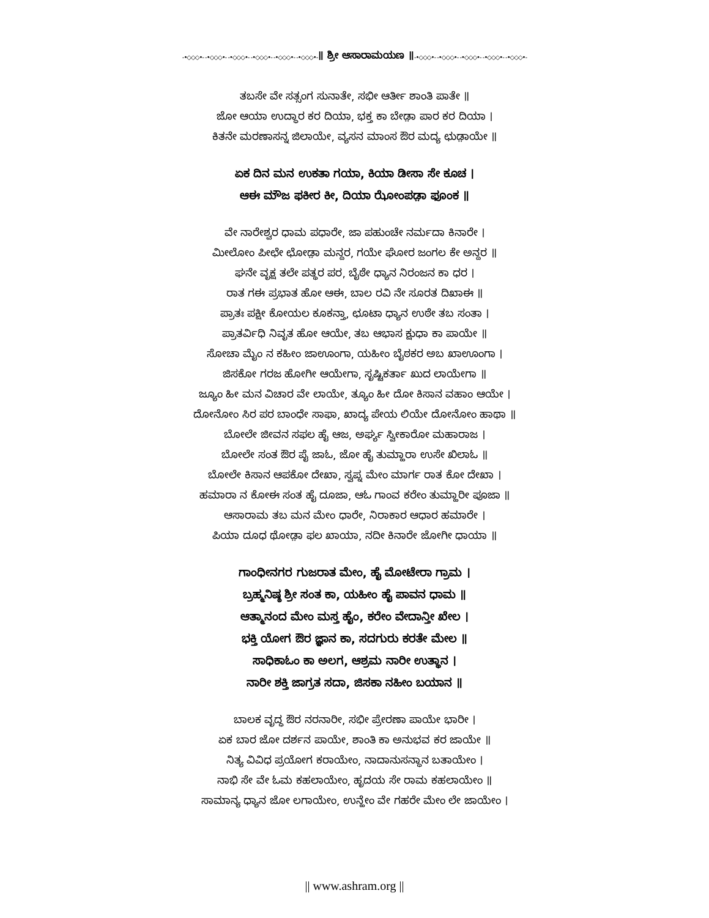-•◇◇◇•- -•◇◇◇•- -•◇◇◇•- -•◇◇◇•- -•◇◇◇•- -•◇◇◇•-॥ ಶ್ರೀ ಆಸಾರಾಮಯಣ ॥-•◇◇◇•- -•◇◇◇•- -•◇◇◇•- -•◇◇◇•- -•◇◇◇•-
ತಬಸೇ ವೇ ಸತ್ಸಂಗ ಸುನಾತೇ, ಸಭೀ ಆರ್ತೀ ಶಾಂತಿ ಪಾತೇ ॥
ಜೋ ಆಯಾ ಉದ್ಧಾರ ಕರ ದಿಯಾ, ಭಕ್ತ ಕಾ ಬೇಡ಼ಾ ಪಾರ ಕರ ದಿಯಾ ।
ಕಿತನೇ ಮರಣಾಸನ್ನ ಜಿಲಾಯೇ, ವ್ಯಸನ ಮಾಂಸ ಔರ ಮದ್ಯ ಛುಡ಼ಾಯೇ ॥
ಏಕ ದಿನ ಮನ ಉಕತಾ ಗಯಾ, ಕಿಯಾ ಡೀಸಾ ಸೇ ಕೂಚ ।
ಆಈ ಮೌಜ ಫಕೀರ ಕೀ, ದಿಯಾ ಝೋಂಪಡ಼ಾ ಫೂಂಕ ॥
ವೇ ನಾರೇಶ್ವರ ಧಾಮ ಪಧಾರೇ, ಜಾ ಪಹುಂಚೇ ನರ್ಮದಾ ಕಿನಾರೇ ।
ಮೀಲೋಂ ಪೀಛೇ ಛೋಡ಼ಾ ಮನ್ದರ, ಗಯೇ ಘೋರ ಜಂಗಲ ಕೇ ಅನ್ದರ ॥
ಘನೇ ವೃಕ್ಷ ತಲೇ ಪತ್ಥರ ಪರ, ಬೈಠೇ ಧ್ಯಾನ ನಿರಂಜನ ಕಾ ಧರ ।
ರಾತ ಗಈ ಪ್ರಭಾತ ಹೋ ಆಈ, ಬಾಲ ರವಿ ನೇ ಸೂರತ ದಿಖಾಈ ॥
ಪ್ರಾತಃ ಪಕ್ಷೀ ಕೋಯಲ ಕೂಕನ್ತಾ, ಛೂಟಾ ಧ್ಯಾನ ಉಠೇ ತಬ ಸಂತಾ ।
ಪ್ರಾತರ್ವಿಧಿ ನಿವೃತ ಹೋ ಆಯೇ, ತಬ ಆಭಾಸ ಕ್ಷುಧಾ ಕಾ ಪಾಯೇ ॥
ಸೋಚಾ ಮೈಂ ನ ಕಹೀಂ ಜಾಊಂಗಾ, ಯಹೀಂ ಬೈಠಕರ ಅಬ ಖಾಊಂಗಾ ।
ಜಿಸಕೋ ಗರಜ ಹೋಗೀ ಆಯೇಗಾ, ಸೃಷ್ಟಿಕರ್ತಾ ಖುದ ಲಾಯೇಗಾ ॥
ಜ್ಯೂಂ ಹೀ ಮನ ವಿಚಾರ ವೇ ಲಾಯೇ, ತ್ಯೂಂ ಹೀ ದೋ ಕಿಸಾನ ವಹಾಂ ಆಯೇ ।
ದೋನೋಂ ಸಿರ ಪರ ಬಾಂಧೇ ಸಾಫಾ, ಖಾದ್ಯ ಪೇಯ ಲಿಯೇ ದೋನೋಂ ಹಾಥಾ ॥
ಬೋಲೇ ಜೀವನ ಸಫಲ ಹೈ ಆಜ, ಅರ್ಘ್ಯ ಸ್ವೀಕಾರೋ ಮಹಾರಾಜ ।
ಬೋಲೇ ಸಂತ ಔರ ಪೈ ಜಾಓ, ಜೋ ಹೈ ತುಮ್ಹಾರಾ ಉಸೇ ಖಿಲಾಓ ॥
ಬೋಲೇ ಕಿಸಾನ ಆಪಕೋ ದೇಖಾ, ಸ್ವಪ್ನ ಮೇಂ ಮಾರ್ಗ ರಾತ ಕೋ ದೇಖಾ ।
ಹಮಾರಾ ನ ಕೋಈ ಸಂತ ಹೈ ದೂಜಾ, ಆಓ ಗಾಂವ ಕರೇಂ ತುಮ್ಹಾರೀ ಪೂಜಾ ॥
ಆಸಾರಾಮ ತಬ ಮನ ಮೇಂ ಧಾರೇ, ನಿರಾಕಾರ ಆಧಾರ ಹಮಾರೇ ।
ಪಿಯಾ ದೂಧ ಥೋಡ಼ಾ ಫಲ ಖಾಯಾ, ನದೀ ಕಿನಾರೇ ಜೋಗೀ ಧಾಯಾ ॥
ಗಾಂಧೀನಗರ ಗುಜರಾತ ಮೇಂ, ಹೈ ಮೋಟೇರಾ ಗ್ರಾಮ ।
ಬ್ರಹ್ಮನಿಷ್ಠ ಶ್ರೀ ಸಂತ ಕಾ, ಯಹೀಂ ಹೈ ಪಾವನ ಧಾಮ ॥
ಆತ್ಮಾನಂದ ಮೇಂ ಮಸ್ತ ಹೈಂ, ಕರೇಂ ವೇದಾನ್ತೀ ಖೇಲ ।
ಭಕ್ತಿ ಯೋಗ ಔರ ಜ್ಞಾನ ಕಾ, ಸದಗುರು ಕರತೇ ಮೇಲ ॥
ಸಾಧಿಕಾಓಂ ಕಾ ಅಲಗ, ಆಶ್ರಮ ನಾರೀ ಉತ್ಥಾನ ।
ನಾರೀ ಶಕ್ತಿ ಜಾಗ್ರತ ಸದಾ, ಜಿಸಕಾ ನಹೀಂ ಬಯಾನ ॥
ಬಾಲಕ ವೃದ್ಧ ಔರ ನರನಾರೀ, ಸಭೀ ಪ್ರೇರಣಾ ಪಾಯೇ ಭಾರೀ ।
ಏಕ ಬಾರ ಜೋ ದರ್ಶನ ಪಾಯೇ, ಶಾಂತಿ ಕಾ ಅನುಭವ ಕರ ಜಾಯೇ ॥
ನಿತ್ಯ ವಿವಿಧ ಪ್ರಯೋಗ ಕರಾಯೇಂ, ನಾದಾನುಸನ್ಧಾನ ಬತಾಯೇಂ ।
ನಾಭಿ ಸೇ ವೇ ಓಮ ಕಹಲಾಯೇಂ, ಹೃದಯ ಸೇ ರಾಮ ಕಹಲಾಯೇಂ ॥
ಸಾಮಾನ್ಯ ಧ್ಯಾನ ಜೋ ಲಗಾಯೇಂ, ಉನ್ಹೇಂ ವೇ ಗಹರೇ ಮೇಂ ಲೇ ಜಾಯೇಂ ।
|| www.ashram.org ||